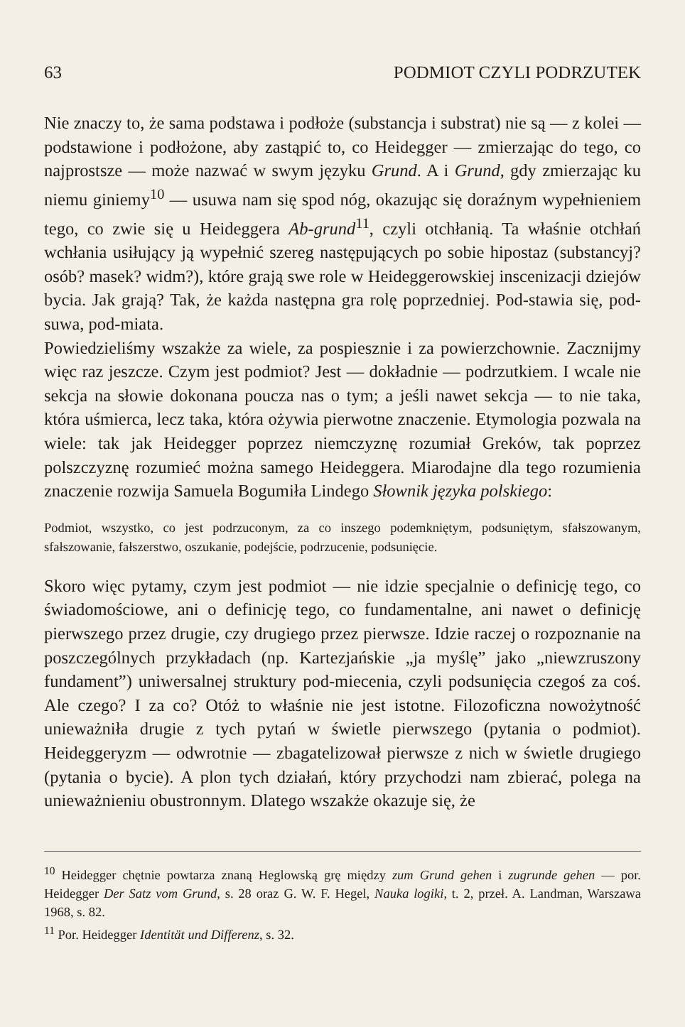63 PODMIOT CZYLI PODRZUTEK
Nie znaczy to, że sama podstawa i podłoże (substancja i substrat) nie są — z kolei — podstawione i podłożone, aby zastąpić to, co Heidegger — zmierzając do tego, co najprostsze — może nazwać w swym języku Grund. A i Grund, gdy zmierzając ku niemu giniemy<sup>10</sup> — usuwa nam się spod nóg, okazując się doraźnym wypełnieniem tego, co zwie się u Heideggera Ab-grund<sup>11</sup>, czyli otchłanią. Ta właśnie otchłań wchłania usiłujący ją wypełnić szereg następujących po sobie hipostaz (substancyj? osób? masek? widm?), które grają swe role w Heideggerowskiej inscenizacji dziejów bycia. Jak grają? Tak, że każda następna gra rolę poprzedniej. Pod-stawia się, pod-suwa, pod-miata.
Powiedzieliśmy wszakże za wiele, za pospiesznie i za powierzchownie. Zacznijmy więc raz jeszcze. Czym jest podmiot? Jest — dokładnie — podrzutkiem. I wcale nie sekcja na słowie dokonana poucza nas o tym; a jeśli nawet sekcja — to nie taka, która uśmierca, lecz taka, która ożywia pierwotne znaczenie. Etymologia pozwala na wiele: tak jak Heidegger poprzez niemczyznę rozumiał Greków, tak poprzez polszczyznę rozumieć można samego Heideggera. Miarodajne dla tego rozumienia znaczenie rozwija Samuela Bogumiła Lindego Słownik języka polskiego:
Podmiot, wszystko, co jest podrzuconym, za co inszego podemkniętym, podsuniętym, sfałszowanym, sfałszowanie, fałszerstwo, oszukanie, podejście, podrzucenie, podsunięcie.
Skoro więc pytamy, czym jest podmiot — nie idzie specjalnie o definicję tego, co świadomościowe, ani o definicję tego, co fundamentalne, ani nawet o definicję pierwszego przez drugie, czy drugiego przez pierwsze. Idzie raczej o rozpoznanie na poszczególnych przykładach (np. Kartezjańskie „ja myślę” jako „niewzruszony fundament”) uniwersalnej struktury pod-miecenia, czyli podsunięcia czegoś za coś. Ale czego? I za co? Otóż to właśnie nie jest istotne. Filozoficzna nowożytność unieważniła drugie z tych pytań w świetle pierwszego (pytania o podmiot). Heideggeryzm — odwrotnie — zbagatelizował pierwsze z nich w świetle drugiego (pytania o bycie). A plon tych działań, który przychodzi nam zbierać, polega na unieważnieniu obustronnym. Dlatego wszakże okazuje się, że
<sup>10</sup> Heidegger chętnie powtarza znaną Heglowską grę między zum Grund gehen i zugrunde gehen — por. Heidegger Der Satz vom Grund, s. 28 oraz G. W. F. Hegel, Nauka logiki, t. 2, przeł. A. Landman, Warszawa 1968, s. 82.
<sup>11</sup> Por. Heidegger Identität und Differenz, s. 32.